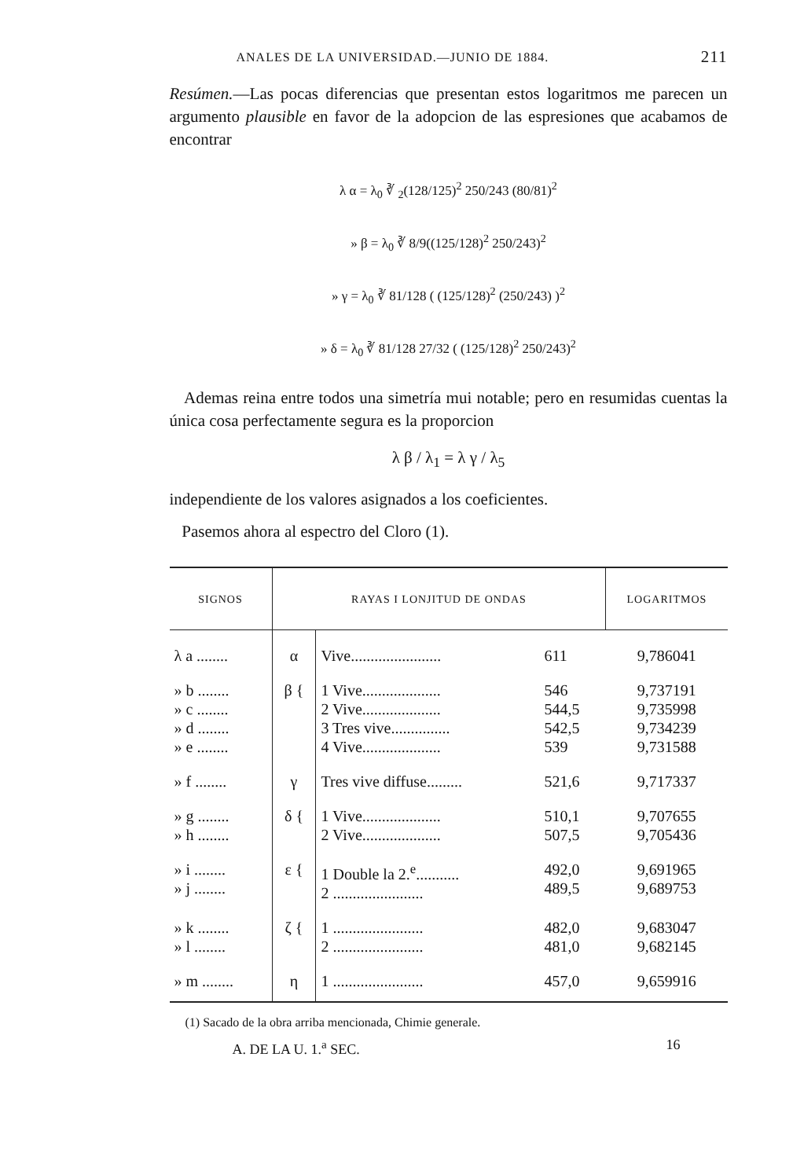ANALES DE LA UNIVERSIDAD.—JUNIO DE 1884. 211
Resúmen.—Las pocas diferencias que presentan estos logaritmos me parecen un argumento plausible en favor de la adopcion de las espresiones que acabamos de encontrar
λ α = λ<sub>0</sub> ∛ <sub>2</sub>(128/125)<sup>2</sup> 250/243 (80/81)<sup>2</sup>
» β = λ<sub>0</sub> ∛ 8/9((125/128)<sup>2</sup> 250/243)<sup>2</sup>
» γ = λ<sub>0</sub> ∛ 81/128 ( (125/128)<sup>2</sup> (250/243) )<sup>2</sup>
» δ = λ<sub>0</sub> ∛ 81/128 27/32 ( (125/128)<sup>2</sup> 250/243)<sup>2</sup>
Ademas reina entre todos una simetría mui notable; pero en resumidas cuentas la única cosa perfectamente segura es la proporcion
λ β / λ<sub>1</sub> = λ γ / λ<sub>5</sub>
independiente de los valores asignados a los coeficientes.
Pasemos ahora al espectro del Cloro (1).
| SIGNOS | RAYAS I LONJITUD DE ONDAS | | | LOGARITMOS |
| --- | --- | --- | --- | --- |
| λ a ........ | α | Vive....................... | 611 | 9,786041 |
| » b ........ » c ........ » d ........ » e ........ | β { | 1 Vive.................... 2 Vive.................... 3 Tres vive............... 4 Vive.................... | 546 544,5 542,5 539 | 9,737191 9,735998 9,734239 9,731588 |
| » f ........ | γ | Tres vive diffuse......... | 521,6 | 9,717337 |
| » g ........ » h ........ | δ { | 1 Vive.................... 2 Vive.................... | 510,1 507,5 | 9,707655 9,705436 |
| » i ........ » j ........ | ε { | 1 Double la 2.<sup>e</sup>........... 2 ....................... | 492,0 489,5 | 9,691965 9,689753 |
| » k ........ » l ........ | ζ { | 1 ....................... 2 ....................... | 482,0 481,0 | 9,683047 9,682145 |
| » m ........ | η | 1 ....................... | 457,0 | 9,659916 |
(1) Sacado de la obra arriba mencionada, Chimie generale.
A. DE LA U. 1.<sup>a</sup> SEC. 16